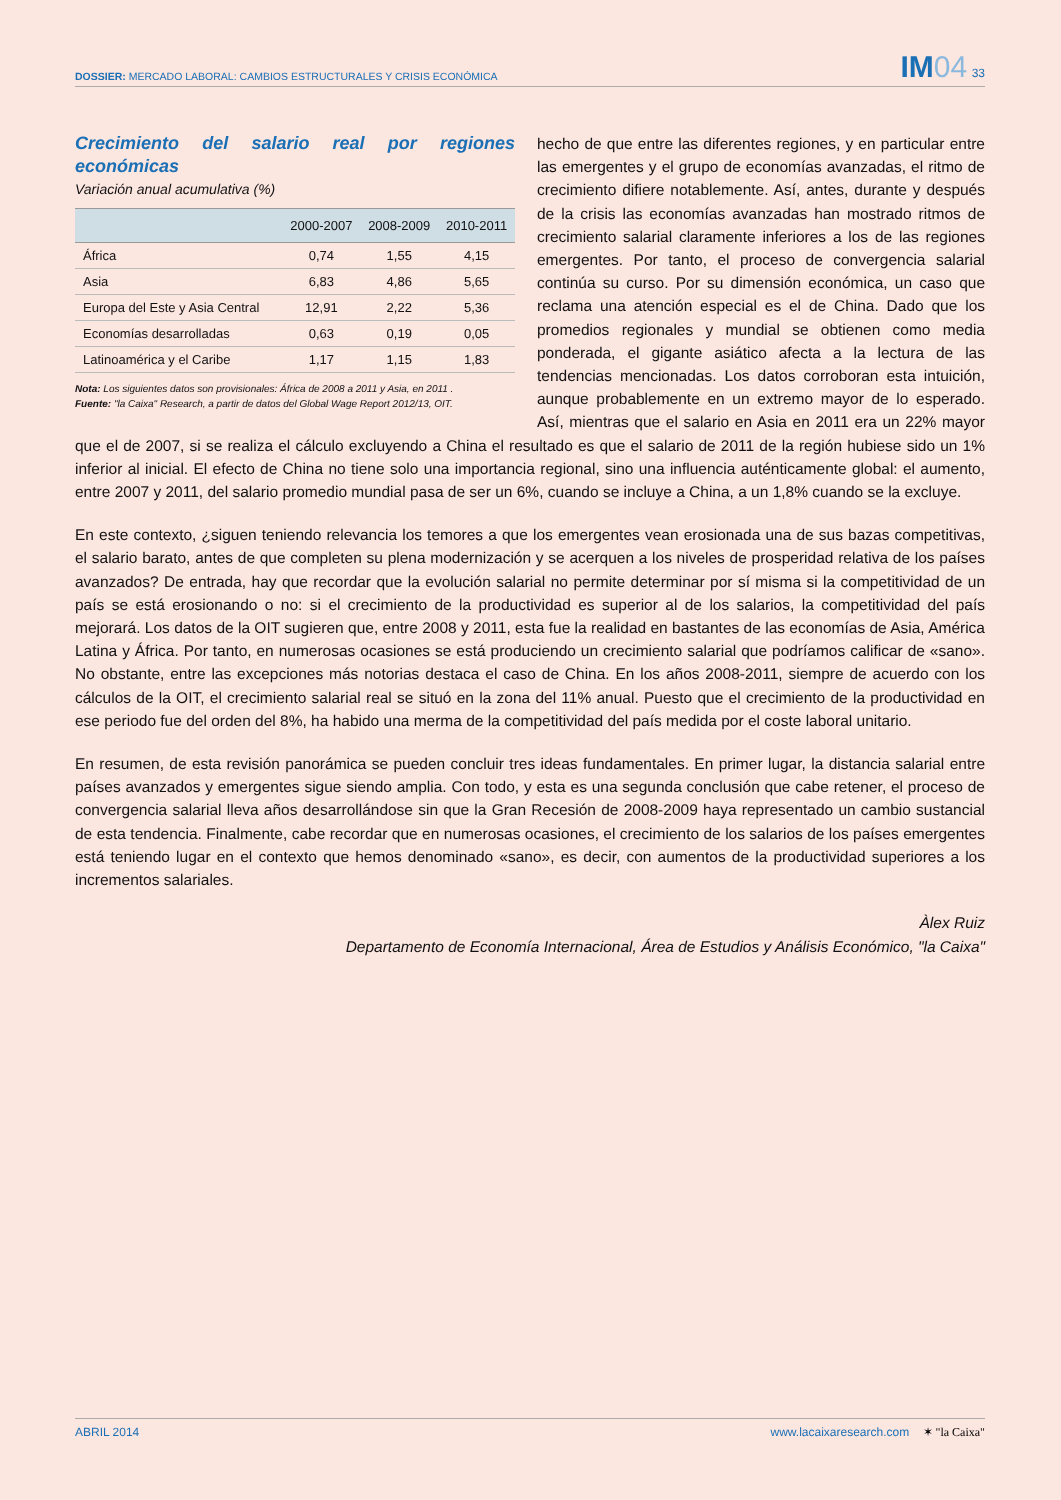DOSSIER: MERCADO LABORAL: CAMBIOS ESTRUCTURALES Y CRISIS ECONÓMICA
IM04 33
Crecimiento del salario real por regiones económicas
Variación anual acumulativa (%)
| | 2000-2007 | 2008-2009 | 2010-2011 |
| --- | --- | --- | --- |
| África | 0,74 | 1,55 | 4,15 |
| Asia | 6,83 | 4,86 | 5,65 |
| Europa del Este y Asia Central | 12,91 | 2,22 | 5,36 |
| Economías desarrolladas | 0,63 | 0,19 | 0,05 |
| Latinoamérica y el Caribe | 1,17 | 1,15 | 1,83 |
Nota: Los siguientes datos son provisionales: África de 2008 a 2011 y Asia, en 2011 .
Fuente: "la Caixa" Research, a partir de datos del Global Wage Report 2012/13, OIT.
hecho de que entre las diferentes regiones, y en particular entre las emergentes y el grupo de economías avanzadas, el ritmo de crecimiento difiere notablemente. Así, antes, durante y después de la crisis las economías avanzadas han mostrado ritmos de crecimiento salarial claramente inferiores a los de las regiones emergentes. Por tanto, el proceso de convergencia salarial continúa su curso. Por su dimensión económica, un caso que reclama una atención especial es el de China. Dado que los promedios regionales y mundial se obtienen como media ponderada, el gigante asiático afecta a la lectura de las tendencias mencionadas. Los datos corroboran esta intuición, aunque probablemente en un extremo mayor de lo esperado. Así, mientras que el salario en Asia en 2011 era un 22% mayor que el de 2007, si se realiza el cálculo excluyendo a China el resultado es que el salario de 2011 de la región hubiese sido un 1% inferior al inicial. El efecto de China no tiene solo una importancia regional, sino una influencia auténticamente global: el aumento, entre 2007 y 2011, del salario promedio mundial pasa de ser un 6%, cuando se incluye a China, a un 1,8% cuando se la excluye.
En este contexto, ¿siguen teniendo relevancia los temores a que los emergentes vean erosionada una de sus bazas competitivas, el salario barato, antes de que completen su plena modernización y se acerquen a los niveles de prosperidad relativa de los países avanzados? De entrada, hay que recordar que la evolución salarial no permite determinar por sí misma si la competitividad de un país se está erosionando o no: si el crecimiento de la productividad es superior al de los salarios, la competitividad del país mejorará. Los datos de la OIT sugieren que, entre 2008 y 2011, esta fue la realidad en bastantes de las economías de Asia, América Latina y África. Por tanto, en numerosas ocasiones se está produciendo un crecimiento salarial que podríamos calificar de «sano». No obstante, entre las excepciones más notorias destaca el caso de China. En los años 2008-2011, siempre de acuerdo con los cálculos de la OIT, el crecimiento salarial real se situó en la zona del 11% anual. Puesto que el crecimiento de la productividad en ese periodo fue del orden del 8%, ha habido una merma de la competitividad del país medida por el coste laboral unitario.
En resumen, de esta revisión panorámica se pueden concluir tres ideas fundamentales. En primer lugar, la distancia salarial entre países avanzados y emergentes sigue siendo amplia. Con todo, y esta es una segunda conclusión que cabe retener, el proceso de convergencia salarial lleva años desarrollándose sin que la Gran Recesión de 2008-2009 haya representado un cambio sustancial de esta tendencia. Finalmente, cabe recordar que en numerosas ocasiones, el crecimiento de los salarios de los países emergentes está teniendo lugar en el contexto que hemos denominado «sano», es decir, con aumentos de la productividad superiores a los incrementos salariales.
Àlex Ruiz
Departamento de Economía Internacional, Área de Estudios y Análisis Económico, "la Caixa"
ABRIL 2014 www.lacaixaresearch.com ✶ "la Caixa"